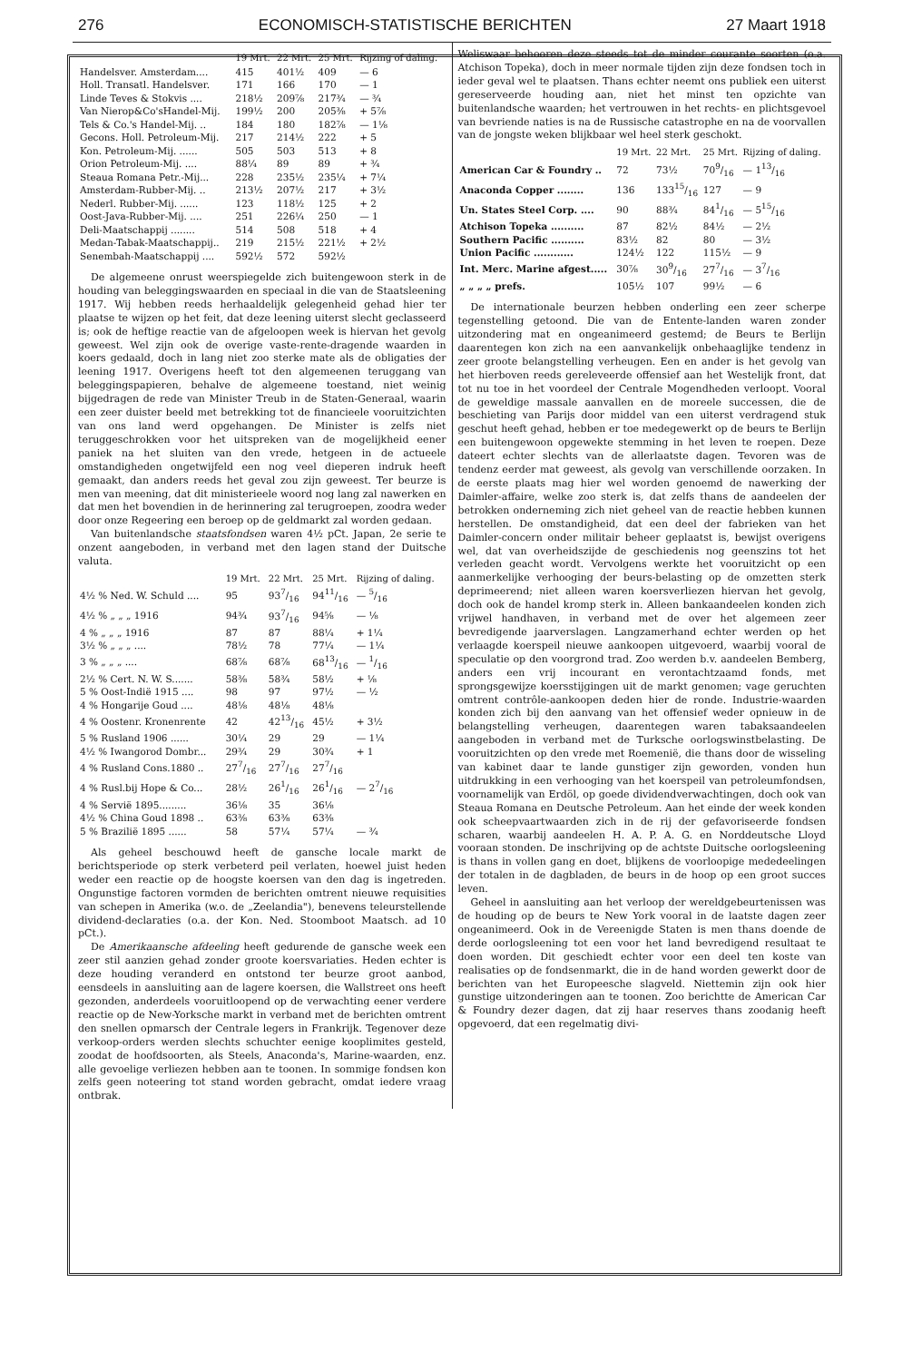276 ECONOMISCH-STATISTISCHE BERICHTEN 27 Maart 1918
| | 19 Mrt. | 22 Mrt. | 25 Mrt. | Rijzing of daling. |
| --- | --- | --- | --- | --- |
| Handelsver. Amsterdam.... | 415 | 401½ | 409 | — 6 |
| Holl. Transatl. Handelsver. | 171 | 166 | 170 | — 1 |
| Linde Teves & Stokvis .... | 218½ | 209⅞ | 217¾ | — ¾ |
| Van Nierop&Co'sHandel-Mij. | 199½ | 200 | 205⅜ | + 5⅞ |
| Tels & Co.'s Handel-Mij. .. | 184 | 180 | 182⅞ | — 1⅛ |
| Gecons. Holl. Petroleum-Mij. | 217 | 214½ | 222 | + 5 |
| Kon. Petroleum-Mij. ...... | 505 | 503 | 513 | + 8 |
| Orion Petroleum-Mij. .... | 88¼ | 89 | 89 | + ¾ |
| Steaua Romana Petr.-Mij... | 228 | 235½ | 235¼ | + 7¼ |
| Amsterdam-Rubber-Mij. .. | 213½ | 207½ | 217 | + 3½ |
| Nederl. Rubber-Mij. ...... | 123 | 118½ | 125 | + 2 |
| Oost-Java-Rubber-Mij. .... | 251 | 226¼ | 250 | — 1 |
| Deli-Maatschappij ........ | 514 | 508 | 518 | + 4 |
| Medan-Tabak-Maatschappij.. | 219 | 215½ | 221½ | + 2½ |
| Senembah-Maatschappij .... | 592½ | 572 | 592½ | |
De algemeene onrust weerspiegelde zich buitengewoon sterk in de houding van beleggingswaarden en speciaal in die van de Staatsleening 1917. Wij hebben reeds herhaaldelijk gelegenheid gehad hier ter plaatse te wijzen op het feit, dat deze leening uiterst slecht geclasseerd is; ook de heftige reactie van de afgeloopen week is hiervan het gevolg geweest. Wel zijn ook de overige vaste-rente-dragende waarden in koers gedaald, doch in lang niet zoo sterke mate als de obligaties der leening 1917. Overigens heeft tot den algemeenen teruggang van beleggingspapieren, behalve de algemeene toestand, niet weinig bijgedragen de rede van Minister Treub in de Staten-Generaal, waarin een zeer duister beeld met betrekking tot de financieele vooruitzichten van ons land werd opgehangen. De Minister is zelfs niet teruggeschrokken voor het uitspreken van de mogelijkheid eener paniek na het sluiten van den vrede, hetgeen in de actueele omstandigheden ongetwijfeld een nog veel dieperen indruk heeft gemaakt, dan anders reeds het geval zou zijn geweest. Ter beurze is men van meening, dat dit ministerieele woord nog lang zal nawerken en dat men het bovendien in de herinnering zal terugroepen, zoodra weder door onze Regeering een beroep op de geldmarkt zal worden gedaan.
Van buitenlandsche staatsfondsen waren 4½ pCt. Japan, 2e serie te onzent aangeboden, in verband met den lagen stand der Duitsche valuta.
| | 19 Mrt. | 22 Mrt. | 25 Mrt. | Rijzing of daling. |
| --- | --- | --- | --- | --- |
| 4½ % Ned. W. Schuld .... | 95 | 937/16 | 9411/16 | — 5/16 |
| 4½ % „ „ „ 1916 | 94¾ | 937/16 | 94⅝ | — ⅛ |
| 4 % „ „ „ 1916 | 87 | 87 | 88¼ | + 1¼ |
| 3½ % „ „ „ .... | 78½ | 78 | 77¼ | — 1¼ |
| 3 % „ „ „ .... | 68⅞ | 68⅞ | 6813/16 | — 1/16 |
| 2½ % Cert. N. W. S....... | 58⅜ | 58¾ | 58½ | + ⅛ |
| 5 % Oost-Indië 1915 .... | 98 | 97 | 97½ | — ½ |
| 4 % Hongarije Goud .... | 48⅛ | 48⅛ | 48⅛ | |
| 4 % Oostenr. Kronenrente | 42 | 4213/16 | 45½ | + 3½ |
| 5 % Rusland 1906 ...... | 30¼ | 29 | 29 | — 1¼ |
| 4½ % Iwangorod Dombr... | 29¾ | 29 | 30¾ | + 1 |
| 4 % Rusland Cons.1880 .. | 277/16 | 277/16 | 277/16 | |
| 4 % Rusl.bij Hope & Co... | 28½ | 261/16 | 261/16 | — 27/16 |
| 4 % Servië 1895......... | 36⅛ | 35 | 36⅛ | |
| 4½ % China Goud 1898 .. | 63⅜ | 63⅜ | 63⅜ | |
| 5 % Brazilië 1895 ...... | 58 | 57¼ | 57¼ | — ¾ |
Als geheel beschouwd heeft de gansche locale markt de berichtsperiode op sterk verbeterd peil verlaten, hoewel juist heden weder een reactie op de hoogste koersen van den dag is ingetreden. Ongunstige factoren vormden de berichten omtrent nieuwe requisities van schepen in Amerika (w.o. de „Zeelandia"), benevens teleurstellende dividend-declaraties (o.a. der Kon. Ned. Stoomboot Maatsch. ad 10 pCt.).
De Amerikaansche afdeeling heeft gedurende de gansche week een zeer stil aanzien gehad zonder groote koersvariaties. Heden echter is deze houding veranderd en ontstond ter beurze groot aanbod, eensdeels in aansluiting aan de lagere koersen, die Wallstreet ons heeft gezonden, anderdeels vooruitloopend op de verwachting eener verdere reactie op de New-Yorksche markt in verband met de berichten omtrent den snellen opmarsch der Centrale legers in Frankrijk. Tegenover deze verkoop-orders werden slechts schuchter eenige kooplimites gesteld, zoodat de hoofdsoorten, als Steels, Anaconda's, Marine-waarden, enz. alle gevoelige verliezen hebben aan te toonen. In sommige fondsen kon zelfs geen noteering tot stand worden gebracht, omdat iedere vraag ontbrak.
Weliswaar behooren deze steeds tot de minder courante soorten (o.a. Atchison Topeka), doch in meer normale tijden zijn deze fondsen toch in ieder geval wel te plaatsen. Thans echter neemt ons publiek een uiterst gereserveerde houding aan, niet het minst ten opzichte van buitenlandsche waarden; het vertrouwen in het rechts- en plichtsgevoel van bevriende naties is na de Russische catastrophe en na de voorvallen van de jongste weken blijkbaar wel heel sterk geschokt.
| | 19 Mrt. | 22 Mrt. | 25 Mrt. | Rijzing of daling. |
| --- | --- | --- | --- | --- |
| American Car & Foundry .. | 72 | 73½ | 709/16 | — 113/16 |
| Anaconda Copper ........ | 136 | 13315/16 | 127 | — 9 |
| Un. States Steel Corp. .... | 90 | 88¾ | 841/16 | — 515/16 |
| Atchison Topeka .......... | 87 | 82½ | 84½ | — 2½ |
| Southern Pacific .......... | 83½ | 82 | 80 | — 3½ |
| Union Pacific ............ | 124½ | 122 | 115½ | — 9 |
| Int. Merc. Marine afgest..... | 30⅞ | 309/16 | 277/16 | — 37/16 |
| „ „ „ „ prefs. | 105½ | 107 | 99½ | — 6 |
De internationale beurzen hebben onderling een zeer scherpe tegenstelling getoond. Die van de Entente-landen waren zonder uitzondering mat en ongeanimeerd gestemd; de Beurs te Berlijn daarentegen kon zich na een aanvankelijk onbehaaglijke tendenz in zeer groote belangstelling verheugen. Een en ander is het gevolg van het hierboven reeds gereleveerde offensief aan het Westelijk front, dat tot nu toe in het voordeel der Centrale Mogendheden verloopt. Vooral de geweldige massale aanvallen en de moreele successen, die de beschieting van Parijs door middel van een uiterst verdragend stuk geschut heeft gehad, hebben er toe medegewerkt op de beurs te Berlijn een buitengewoon opgewekte stemming in het leven te roepen. Deze dateert echter slechts van de allerlaatste dagen. Tevoren was de tendenz eerder mat geweest, als gevolg van verschillende oorzaken. In de eerste plaats mag hier wel worden genoemd de nawerking der Daimler-affaire, welke zoo sterk is, dat zelfs thans de aandeelen der betrokken onderneming zich niet geheel van de reactie hebben kunnen herstellen. De omstandigheid, dat een deel der fabrieken van het Daimler-concern onder militair beheer geplaatst is, bewijst overigens wel, dat van overheidszijde de geschiedenis nog geenszins tot het verleden geacht wordt. Vervolgens werkte het vooruitzicht op een aanmerkelijke verhooging der beurs-belasting op de omzetten sterk deprimeerend; niet alleen waren koersverliezen hiervan het gevolg, doch ook de handel kromp sterk in. Alleen bankaandeelen konden zich vrijwel handhaven, in verband met de over het algemeen zeer bevredigende jaarverslagen. Langzamerhand echter werden op het verlaagde koerspeil nieuwe aankoopen uitgevoerd, waarbij vooral de speculatie op den voorgrond trad. Zoo werden b.v. aandeelen Bemberg, anders een vrij incourant en verontachtzaamd fonds, met sprongsgewijze koersstijgingen uit de markt genomen; vage geruchten omtrent contrôle-aankoopen deden hier de ronde. Industrie-waarden konden zich bij den aanvang van het offensief weder opnieuw in de belangstelling verheugen, daarentegen waren tabaksaandeelen aangeboden in verband met de Turksche oorlogswinstbelasting. De vooruitzichten op den vrede met Roemenië, die thans door de wisseling van kabinet daar te lande gunstiger zijn geworden, vonden hun uitdrukking in een verhooging van het koerspeil van petroleumfondsen, voornamelijk van Erdöl, op goede dividendverwachtingen, doch ook van Steaua Romana en Deutsche Petroleum. Aan het einde der week konden ook scheepvaartwaarden zich in de rij der gefavoriseerde fondsen scharen, waarbij aandeelen H. A. P. A. G. en Norddeutsche Lloyd vooraan stonden. De inschrijving op de achtste Duitsche oorlogsleening is thans in vollen gang en doet, blijkens de voorloopige mededeelingen der totalen in de dagbladen, de beurs in de hoop op een groot succes leven.
Geheel in aansluiting aan het verloop der wereldgebeurtenissen was de houding op de beurs te New York vooral in de laatste dagen zeer ongeanimeerd. Ook in de Vereenigde Staten is men thans doende de derde oorlogsleening tot een voor het land bevredigend resultaat te doen worden. Dit geschiedt echter voor een deel ten koste van realisaties op de fondsenmarkt, die in de hand worden gewerkt door de berichten van het Europeesche slagveld. Niettemin zijn ook hier gunstige uitzonderingen aan te toonen. Zoo berichtte de American Car & Foundry dezer dagen, dat zij haar reserves thans zoodanig heeft opgevoerd, dat een regelmatig divi-